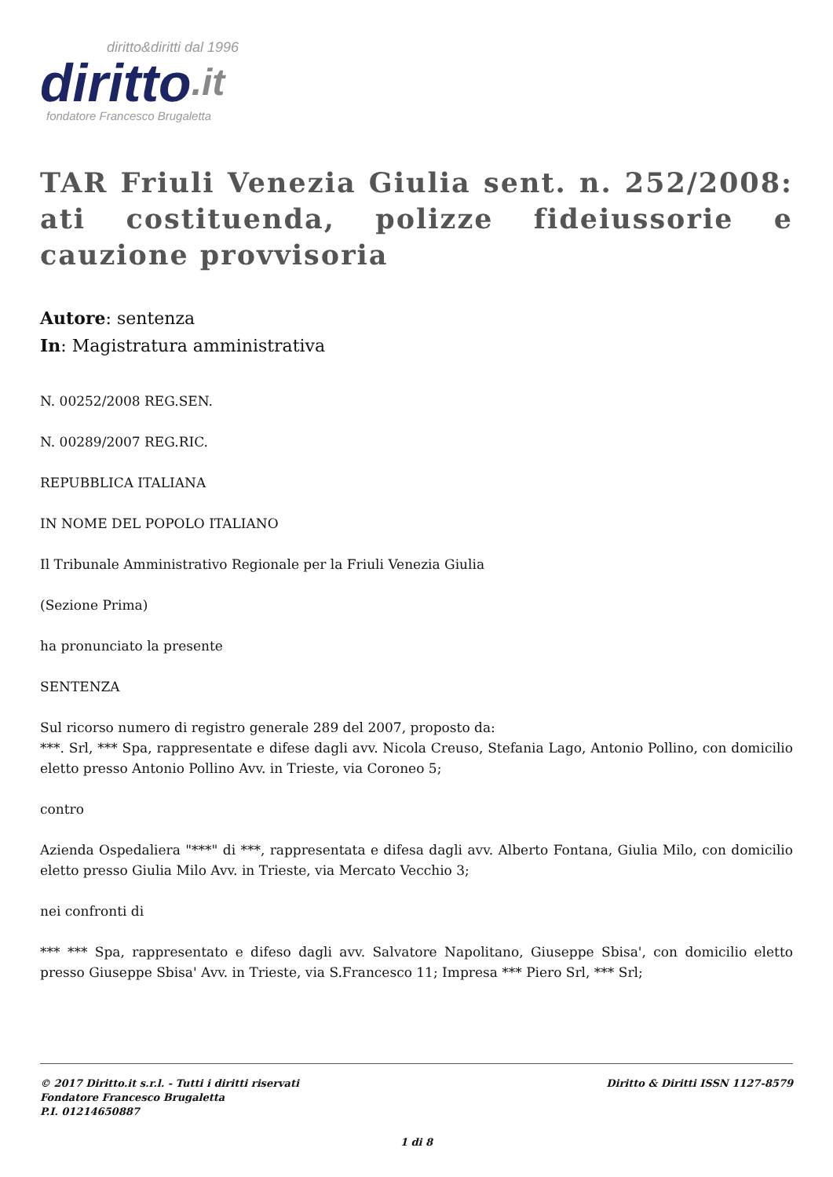diritto&diritti dal 1996
diritto.it
fondatore Francesco Brugaletta
TAR Friuli Venezia Giulia sent. n. 252/2008: ati costituenda, polizze fideiussorie e cauzione provvisoria
Autore: sentenza
In: Magistratura amministrativa
N. 00252/2008 REG.SEN.
N. 00289/2007 REG.RIC.
REPUBBLICA ITALIANA
IN NOME DEL POPOLO ITALIANO
Il Tribunale Amministrativo Regionale per la Friuli Venezia Giulia
(Sezione Prima)
ha pronunciato la presente
SENTENZA
Sul ricorso numero di registro generale 289 del 2007, proposto da:
***. Srl, *** Spa, rappresentate e difese dagli avv. Nicola Creuso, Stefania Lago, Antonio Pollino, con domicilio eletto presso Antonio Pollino Avv. in Trieste, via Coroneo 5;
contro
Azienda Ospedaliera "***" di ***, rappresentata e difesa dagli avv. Alberto Fontana, Giulia Milo, con domicilio eletto presso Giulia Milo Avv. in Trieste, via Mercato Vecchio 3;
nei confronti di
*** *** Spa, rappresentato e difeso dagli avv. Salvatore Napolitano, Giuseppe Sbisa', con domicilio eletto presso Giuseppe Sbisa' Avv. in Trieste, via S.Francesco 11; Impresa *** Piero Srl, *** Srl;
© 2017 Diritto.it s.r.l. - Tutti i diritti riservati
Fondatore Francesco Brugaletta
P.I. 01214650887
Diritto & Diritti ISSN 1127-8579
1 di 8